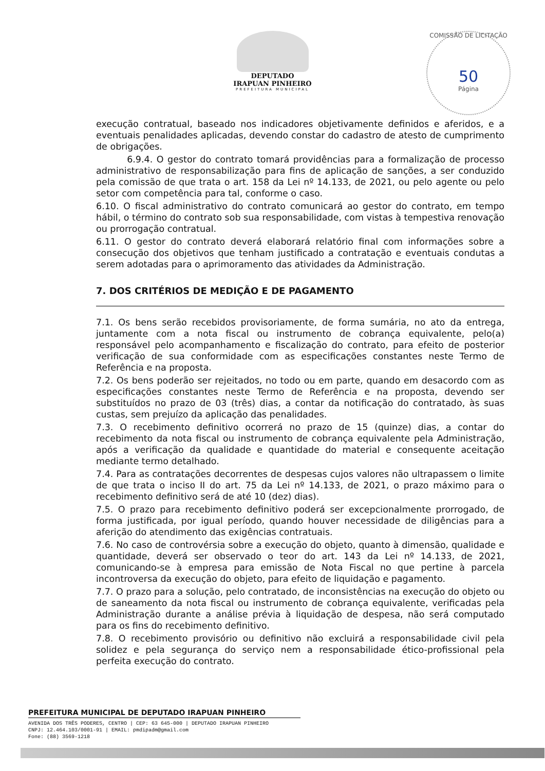DEPUTADO
IRAPUAN PINHEIRO
PREFEITURA MUNICIPAL
COMISSÃO DE LICITAÇÃO
50
Página
execução contratual, baseado nos indicadores objetivamente definidos e aferidos, e a eventuais penalidades aplicadas, devendo constar do cadastro de atesto de cumprimento de obrigações.
6.9.4. O gestor do contrato tomará providências para a formalização de processo administrativo de responsabilização para fins de aplicação de sanções, a ser conduzido pela comissão de que trata o art. 158 da Lei nº 14.133, de 2021, ou pelo agente ou pelo setor com competência para tal, conforme o caso.
6.10. O fiscal administrativo do contrato comunicará ao gestor do contrato, em tempo hábil, o término do contrato sob sua responsabilidade, com vistas à tempestiva renovação ou prorrogação contratual.
6.11. O gestor do contrato deverá elaborará relatório final com informações sobre a consecução dos objetivos que tenham justificado a contratação e eventuais condutas a serem adotadas para o aprimoramento das atividades da Administração.
7. DOS CRITÉRIOS DE MEDIÇÃO E DE PAGAMENTO
7.1. Os bens serão recebidos provisoriamente, de forma sumária, no ato da entrega, juntamente com a nota fiscal ou instrumento de cobrança equivalente, pelo(a) responsável pelo acompanhamento e fiscalização do contrato, para efeito de posterior verificação de sua conformidade com as especificações constantes neste Termo de Referência e na proposta.
7.2. Os bens poderão ser rejeitados, no todo ou em parte, quando em desacordo com as especificações constantes neste Termo de Referência e na proposta, devendo ser substituídos no prazo de 03 (três) dias, a contar da notificação do contratado, às suas custas, sem prejuízo da aplicação das penalidades.
7.3. O recebimento definitivo ocorrerá no prazo de 15 (quinze) dias, a contar do recebimento da nota fiscal ou instrumento de cobrança equivalente pela Administração, após a verificação da qualidade e quantidade do material e consequente aceitação mediante termo detalhado.
7.4. Para as contratações decorrentes de despesas cujos valores não ultrapassem o limite de que trata o inciso II do art. 75 da Lei nº 14.133, de 2021, o prazo máximo para o recebimento definitivo será de até 10 (dez) dias).
7.5. O prazo para recebimento definitivo poderá ser excepcionalmente prorrogado, de forma justificada, por igual período, quando houver necessidade de diligências para a aferição do atendimento das exigências contratuais.
7.6. No caso de controvérsia sobre a execução do objeto, quanto à dimensão, qualidade e quantidade, deverá ser observado o teor do art. 143 da Lei nº 14.133, de 2021, comunicando-se à empresa para emissão de Nota Fiscal no que pertine à parcela incontroversa da execução do objeto, para efeito de liquidação e pagamento.
7.7. O prazo para a solução, pelo contratado, de inconsistências na execução do objeto ou de saneamento da nota fiscal ou instrumento de cobrança equivalente, verificadas pela Administração durante a análise prévia à liquidação de despesa, não será computado para os fins do recebimento definitivo.
7.8. O recebimento provisório ou definitivo não excluirá a responsabilidade civil pela solidez e pela segurança do serviço nem a responsabilidade ético-profissional pela perfeita execução do contrato.
PREFEITURA MUNICIPAL DE DEPUTADO IRAPUAN PINHEIRO
AVENIDA DOS TRÊS PODERES, CENTRO | CEP: 63 645-000 | DEPUTADO IRAPUAN PINHEIRO
CNPJ: 12.464.103/0001-91 | EMAIL: pmdipadm@gmail.com
Fone: (88) 3569-1218